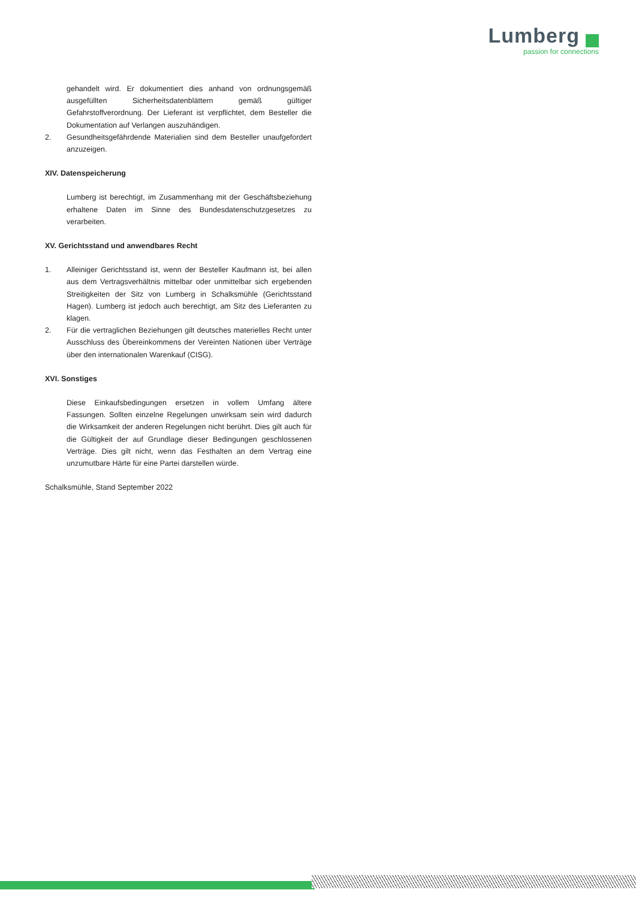Lumberg
passion for connections
gehandelt wird. Er dokumentiert dies anhand von ordnungsgemäß ausgefüllten Sicherheitsdatenblättern gemäß gültiger Gefahrstoffverordnung. Der Lieferant ist verpflichtet, dem Besteller die Dokumentation auf Verlangen auszuhändigen.
2. Gesundheitsgefährdende Materialien sind dem Besteller unaufgefordert anzuzeigen.
XIV. Datenspeicherung
Lumberg ist berechtigt, im Zusammenhang mit der Geschäftsbeziehung erhaltene Daten im Sinne des Bundesdatenschutzgesetzes zu verarbeiten.
XV. Gerichtsstand und anwendbares Recht
1. Alleiniger Gerichtsstand ist, wenn der Besteller Kaufmann ist, bei allen aus dem Vertragsverhältnis mittelbar oder unmittelbar sich ergebenden Streitigkeiten der Sitz von Lumberg in Schalksmühle (Gerichtsstand Hagen). Lumberg ist jedoch auch berechtigt, am Sitz des Lieferanten zu klagen.
2. Für die vertraglichen Beziehungen gilt deutsches materielles Recht unter Ausschluss des Übereinkommens der Vereinten Nationen über Verträge über den internationalen Warenkauf (CISG).
XVI. Sonstiges
Diese Einkaufsbedingungen ersetzen in vollem Umfang ältere Fassungen. Sollten einzelne Regelungen unwirksam sein wird dadurch die Wirksamkeit der anderen Regelungen nicht berührt. Dies gilt auch für die Gültigkeit der auf Grundlage dieser Bedingungen geschlossenen Verträge. Dies gilt nicht, wenn das Festhalten an dem Vertrag eine unzumutbare Härte für eine Partei darstellen würde.
Schalksmühle, Stand September 2022